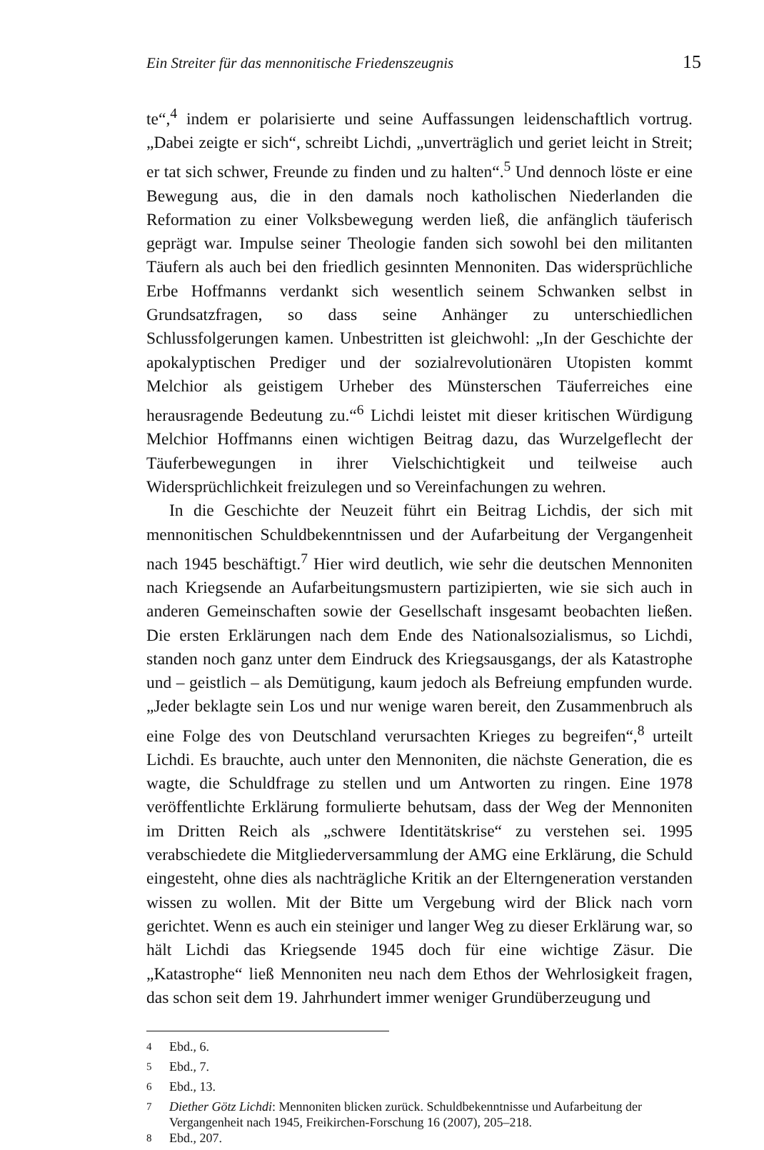Ein Streiter für das mennonitische Friedenszeugnis 15
te“,<sup>4</sup> indem er polarisierte und seine Auffassungen leidenschaftlich vortrug. „Dabei zeigte er sich“, schreibt Lichdi, „unverträglich und geriet leicht in Streit; er tat sich schwer, Freunde zu finden und zu halten“.<sup>5</sup> Und dennoch löste er eine Bewegung aus, die in den damals noch katholischen Niederlanden die Reformation zu einer Volksbewegung werden ließ, die anfänglich täuferisch geprägt war. Impulse seiner Theologie fanden sich sowohl bei den militanten Täufern als auch bei den friedlich gesinnten Mennoniten. Das widersprüchliche Erbe Hoffmanns verdankt sich wesentlich seinem Schwanken selbst in Grundsatzfragen, so dass seine Anhänger zu unterschiedlichen Schlussfolgerungen kamen. Unbestritten ist gleichwohl: „In der Geschichte der apokalyptischen Prediger und der sozialrevolutionären Utopisten kommt Melchior als geistigem Urheber des Münsterschen Täuferreiches eine herausragende Bedeutung zu.“<sup>6</sup> Lichdi leistet mit dieser kritischen Würdigung Melchior Hoffmanns einen wichtigen Beitrag dazu, das Wurzelgeflecht der Täuferbewegungen in ihrer Vielschichtigkeit und teilweise auch Widersprüchlichkeit freizulegen und so Vereinfachungen zu wehren.
In die Geschichte der Neuzeit führt ein Beitrag Lichdis, der sich mit mennonitischen Schuldbekenntnissen und der Aufarbeitung der Vergangenheit nach 1945 beschäftigt.<sup>7</sup> Hier wird deutlich, wie sehr die deutschen Mennoniten nach Kriegsende an Aufarbeitungsmustern partizipierten, wie sie sich auch in anderen Gemeinschaften sowie der Gesellschaft insgesamt beobachten ließen. Die ersten Erklärungen nach dem Ende des Nationalsozialismus, so Lichdi, standen noch ganz unter dem Eindruck des Kriegsausgangs, der als Katastrophe und – geistlich – als Demütigung, kaum jedoch als Befreiung empfunden wurde. „Jeder beklagte sein Los und nur wenige waren bereit, den Zusammenbruch als eine Folge des von Deutschland verursachten Krieges zu begreifen“,<sup>8</sup> urteilt Lichdi. Es brauchte, auch unter den Mennoniten, die nächste Generation, die es wagte, die Schuldfrage zu stellen und um Antworten zu ringen. Eine 1978 veröffentlichte Erklärung formulierte behutsam, dass der Weg der Mennoniten im Dritten Reich als „schwere Identitätskrise“ zu verstehen sei. 1995 verabschiedete die Mitgliederversammlung der AMG eine Erklärung, die Schuld eingesteht, ohne dies als nachträgliche Kritik an der Elterngeneration verstanden wissen zu wollen. Mit der Bitte um Vergebung wird der Blick nach vorn gerichtet. Wenn es auch ein steiniger und langer Weg zu dieser Erklärung war, so hält Lichdi das Kriegsende 1945 doch für eine wichtige Zäsur. Die „Katastrophe“ ließ Mennoniten neu nach dem Ethos der Wehrlosigkeit fragen, das schon seit dem 19. Jahrhundert immer weniger Grundüberzeugung und
<sup>4</sup> Ebd., 6.
<sup>5</sup> Ebd., 7.
<sup>6</sup> Ebd., 13.
<sup>7</sup> Diether Götz Lichdi: Mennoniten blicken zurück. Schuldbekenntnisse und Aufarbeitung der Vergangenheit nach 1945, Freikirchen-Forschung 16 (2007), 205–218.
<sup>8</sup> Ebd., 207.